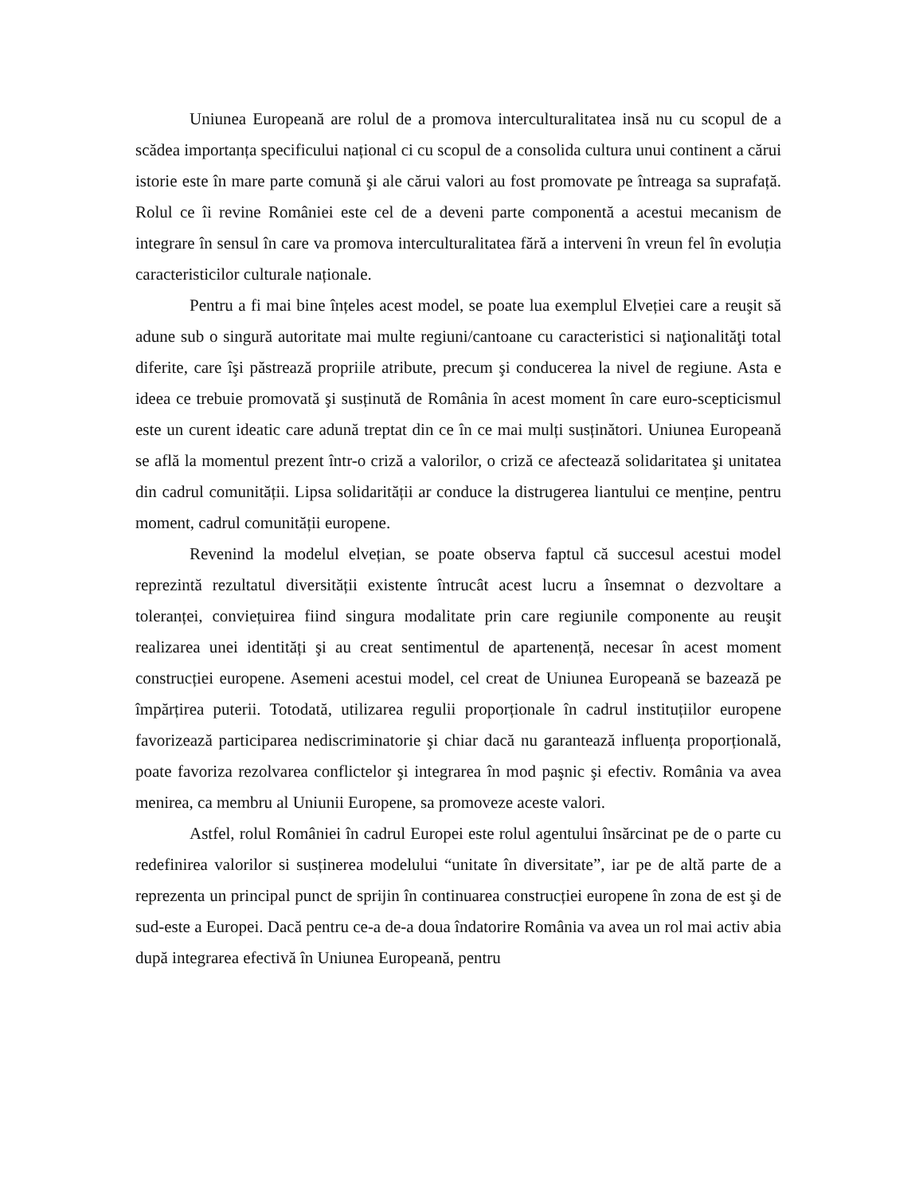Uniunea Europeană are rolul de a promova interculturalitatea insă nu cu scopul de a scădea importanța specificului național ci cu scopul de a consolida cultura unui continent a cărui istorie este în mare parte comună şi ale cărui valori au fost promovate pe întreaga sa suprafață. Rolul ce îi revine României este cel de a deveni parte componentă a acestui mecanism de integrare în sensul în care va promova interculturalitatea fără a interveni în vreun fel în evoluția caracteristicilor culturale naționale.
Pentru a fi mai bine înțeles acest model, se poate lua exemplul Elveției care a reuşit să adune sub o singură autoritate mai multe regiuni/cantoane cu caracteristici si naţionalităţi total diferite, care îşi păstrează propriile atribute, precum şi conducerea la nivel de regiune. Asta e ideea ce trebuie promovată şi susținută de România în acest moment în care euro-scepticismul este un curent ideatic care adună treptat din ce în ce mai mulți susținători. Uniunea Europeană se află la momentul prezent într-o criză a valorilor, o criză ce afectează solidaritatea şi unitatea din cadrul comunității. Lipsa solidarității ar conduce la distrugerea liantului ce menține, pentru moment, cadrul comunității europene.
Revenind la modelul elvețian, se poate observa faptul că succesul acestui model reprezintă rezultatul diversității existente întrucât acest lucru a însemnat o dezvoltare a toleranței, conviețuirea fiind singura modalitate prin care regiunile componente au reuşit realizarea unei identități şi au creat sentimentul de apartenență, necesar în acest moment construcției europene. Asemeni acestui model, cel creat de Uniunea Europeană se bazează pe împărțirea puterii. Totodată, utilizarea regulii proporționale în cadrul instituțiilor europene favorizează participarea nediscriminatorie şi chiar dacă nu garantează influența proporțională, poate favoriza rezolvarea conflictelor şi integrarea în mod paşnic şi efectiv. România va avea menirea, ca membru al Uniunii Europene, sa promoveze aceste valori.
Astfel, rolul României în cadrul Europei este rolul agentului însărcinat pe de o parte cu redefinirea valorilor si susținerea modelului “unitate în diversitate”, iar pe de altă parte de a reprezenta un principal punct de sprijin în continuarea construcției europene în zona de est şi de sud-este a Europei. Dacă pentru ce-a de-a doua îndatorire România va avea un rol mai activ abia după integrarea efectivă în Uniunea Europeană, pentru